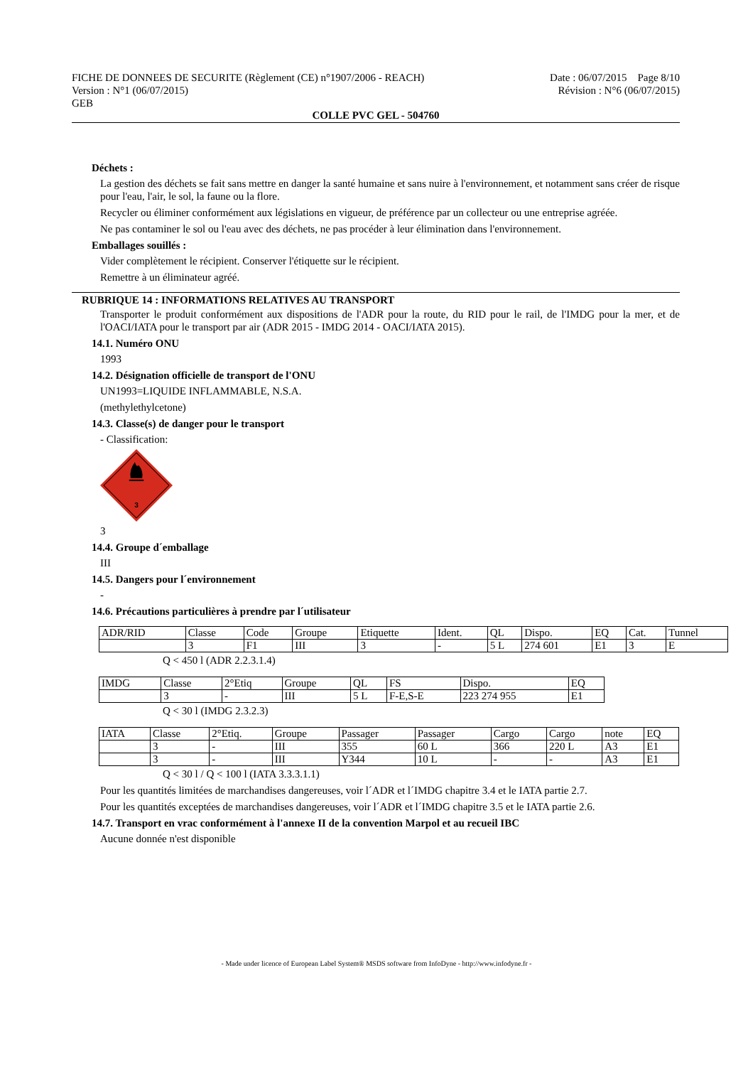FICHE DE DONNEES DE SECURITE (Règlement (CE) n°1907/2006 - REACH)
Version : N°1 (06/07/2015)
GEB
Date : 06/07/2015 Page 8/10
Révision : N°6 (06/07/2015)
COLLE PVC GEL - 504760
Déchets :
La gestion des déchets se fait sans mettre en danger la santé humaine et sans nuire à l'environnement, et notamment sans créer de risque pour l'eau, l'air, le sol, la faune ou la flore.
Recycler ou éliminer conformément aux législations en vigueur, de préférence par un collecteur ou une entreprise agréée.
Ne pas contaminer le sol ou l'eau avec des déchets, ne pas procéder à leur élimination dans l'environnement.
Emballages souillés :
Vider complètement le récipient. Conserver l'étiquette sur le récipient.
Remettre à un éliminateur agréé.
RUBRIQUE 14 : INFORMATIONS RELATIVES AU TRANSPORT
Transporter le produit conformément aux dispositions de l'ADR pour la route, du RID pour le rail, de l'IMDG pour la mer, et de l'OACI/IATA pour le transport par air (ADR 2015 - IMDG 2014 - OACI/IATA 2015).
14.1. Numéro ONU
1993
14.2. Désignation officielle de transport de l'ONU
UN1993=LIQUIDE INFLAMMABLE, N.S.A.
(methylethylcetone)
14.3. Classe(s) de danger pour le transport
- Classification:
3
3
14.4. Groupe d´emballage
III
14.5. Dangers pour l´environnement
-
14.6. Précautions particulières à prendre par l´utilisateur
| ADR/RID | Classe | Code | Groupe | Etiquette | Ident. | QL | Dispo. | EQ | Cat. | Tunnel |
| | 3 | F1 | III | 3 | - | 5 L | 274 601 | E1 | 3 | E |
Q < 450 l (ADR 2.2.3.1.4)
| IMDG | Classe | 2°Etiq | Groupe | QL | FS | Dispo. | EQ |
| | 3 | - | III | 5 L | F-E,S-E | 223 274 955 | E1 |
Q < 30 l (IMDG 2.3.2.3)
| IATA | Classe | 2°Etiq. | Groupe | Passager | Passager | Cargo | Cargo | note | EQ |
| | 3 | - | III | 355 | 60 L | 366 | 220 L | A3 | E1 |
| | 3 | - | III | Y344 | 10 L | - | - | A3 | E1 |
Q < 30 l / Q < 100 l (IATA 3.3.3.1.1)
Pour les quantités limitées de marchandises dangereuses, voir l´ADR et l´IMDG chapitre 3.4 et le IATA partie 2.7.
Pour les quantités exceptées de marchandises dangereuses, voir l´ADR et l´IMDG chapitre 3.5 et le IATA partie 2.6.
14.7. Transport en vrac conformément à l'annexe II de la convention Marpol et au recueil IBC
Aucune donnée n'est disponible
- Made under licence of European Label System® MSDS software from InfoDyne - http://www.infodyne.fr -